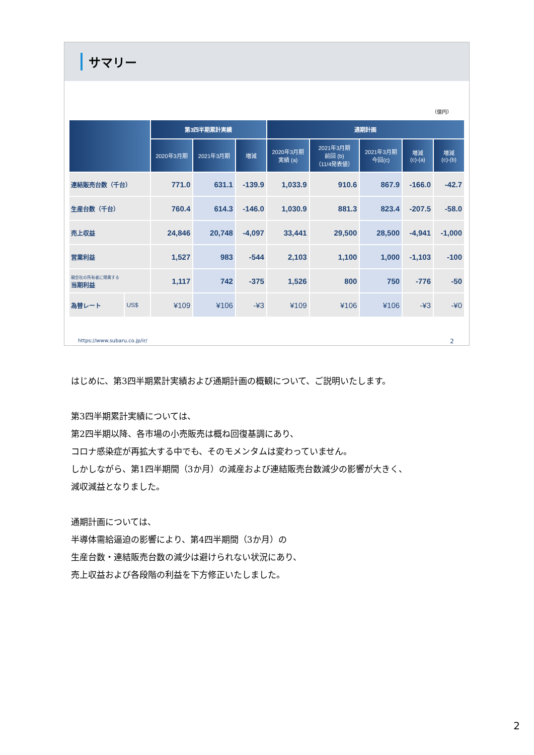サマリー
（億円）
| | | 第3四半期累計実績 | | | 通期計画 | | | | |
| --- | --- | --- | --- | --- | --- | --- | --- | --- | --- |
| | | 2020年3月期 | 2021年3月期 | 増減 | 2020年3月期 実績 (a) | 2021年3月期 前回 (b) （11/4発表値） | 2021年3月期 今回(c) | 増減 (c)-(a) | 増減 (c)-(b) |
| 連結販売台数（千台） | | 771.0 | 631.1 | -139.9 | 1,033.9 | 910.6 | 867.9 | -166.0 | -42.7 |
| 生産台数（千台） | | 760.4 | 614.3 | -146.0 | 1,030.9 | 881.3 | 823.4 | -207.5 | -58.0 |
| 売上収益 | | 24,846 | 20,748 | -4,097 | 33,441 | 29,500 | 28,500 | -4,941 | -1,000 |
| 営業利益 | | 1,527 | 983 | -544 | 2,103 | 1,100 | 1,000 | -1,103 | -100 |
| 親会社の所有者に帰属する 当期利益 | | 1,117 | 742 | -375 | 1,526 | 800 | 750 | -776 | -50 |
| 為替レート | US$ | ¥109 | ¥106 | -¥3 | ¥109 | ¥106 | ¥106 | -¥3 | -¥0 |
https://www.subaru.co.jp/ir/ 2
はじめに、第3四半期累計実績および通期計画の概観について、ご説明いたします。
第3四半期累計実績については、
第2四半期以降、各市場の小売販売は概ね回復基調にあり、
コロナ感染症が再拡大する中でも、そのモメンタムは変わっていません。
しかしながら、第1四半期間（3か月）の減産および連結販売台数減少の影響が大きく、
減収減益となりました。
通期計画については、
半導体需給逼迫の影響により、第4四半期間（3か月）の
生産台数・連結販売台数の減少は避けられない状況にあり、
売上収益および各段階の利益を下方修正いたしました。
2